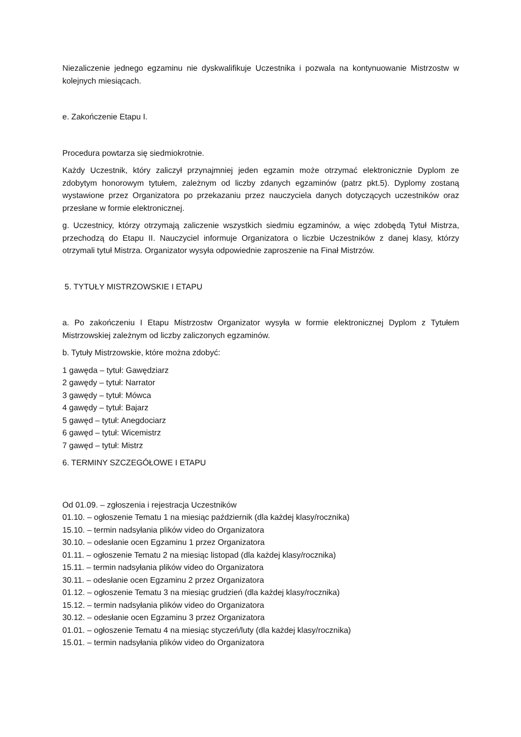Niezaliczenie jednego egzaminu nie dyskwalifikuje Uczestnika i pozwala na kontynuowanie Mistrzostw w kolejnych miesiącach.
e. Zakończenie Etapu I.
Procedura powtarza się siedmiokrotnie.
Każdy Uczestnik, który zaliczył przynajmniej jeden egzamin może otrzymać elektronicznie Dyplom ze zdobytym honorowym tytułem, zależnym od liczby zdanych egzaminów (patrz pkt.5). Dyplomy zostaną wystawione przez Organizatora po przekazaniu przez nauczyciela danych dotyczących uczestników oraz przesłane w formie elektronicznej.
g. Uczestnicy, którzy otrzymają zaliczenie wszystkich siedmiu egzaminów, a więc zdobędą Tytuł Mistrza, przechodzą do Etapu II. Nauczyciel informuje Organizatora o liczbie Uczestników z danej klasy, którzy otrzymali tytuł Mistrza. Organizator wysyła odpowiednie zaproszenie na Finał Mistrzów.
5. TYTUŁY MISTRZOWSKIE I ETAPU
a. Po zakończeniu I Etapu Mistrzostw Organizator wysyła w formie elektronicznej Dyplom z Tytułem Mistrzowskiej zależnym od liczby zaliczonych egzaminów.
b. Tytuły Mistrzowskie, które można zdobyć:
1 gawęda – tytuł: Gawędziarz
2 gawędy – tytuł: Narrator
3 gawędy – tytuł: Mówca
4 gawędy – tytuł: Bajarz
5 gawęd – tytuł: Anegdociarz
6 gawęd – tytuł: Wicemistrz
7 gawęd – tytuł: Mistrz
6. TERMINY SZCZEGÓŁOWE I ETAPU
Od 01.09. – zgłoszenia i rejestracja Uczestników
01.10. – ogłoszenie Tematu 1 na miesiąc październik (dla każdej klasy/rocznika)
15.10. – termin nadsyłania plików video do Organizatora
30.10. – odesłanie ocen Egzaminu 1 przez Organizatora
01.11. – ogłoszenie Tematu 2 na miesiąc listopad (dla każdej klasy/rocznika)
15.11. – termin nadsyłania plików video do Organizatora
30.11. – odesłanie ocen Egzaminu 2 przez Organizatora
01.12. – ogłoszenie Tematu 3 na miesiąc grudzień (dla każdej klasy/rocznika)
15.12. – termin nadsyłania plików video do Organizatora
30.12. – odesłanie ocen Egzaminu 3 przez Organizatora
01.01. – ogłoszenie Tematu 4 na miesiąc styczeń/luty (dla każdej klasy/rocznika)
15.01. – termin nadsyłania plików video do Organizatora